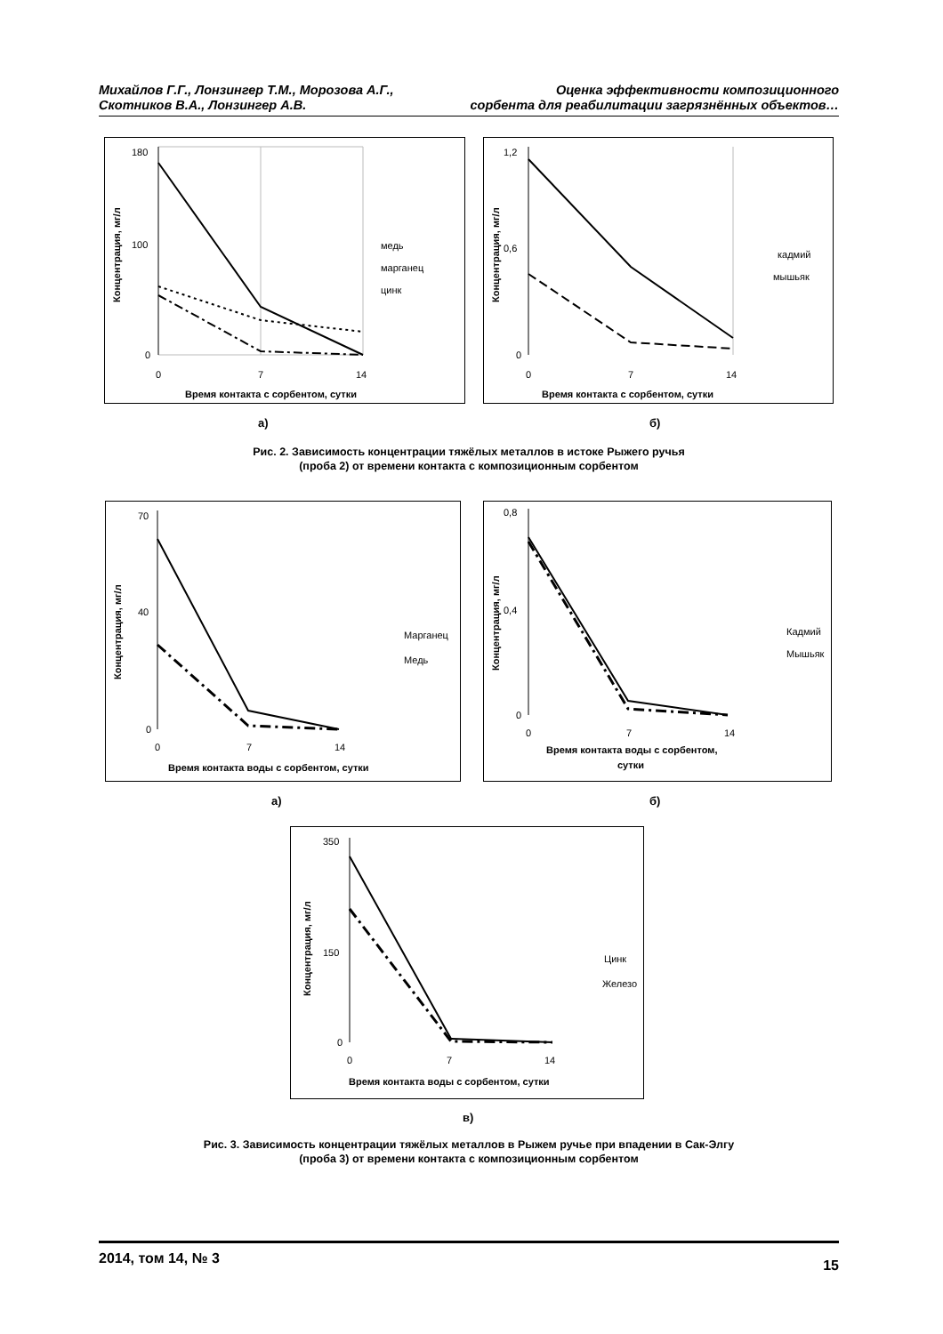Михайлов Г.Г., Лонзингер Т.М., Морозова А.Г.,
Скотников В.А., Лонзингер А.В.
Оценка эффективности композиционного
сорбента для реабилитации загрязнённых объектов…
180
100
0
0
7
14
медь
марганец
цинк
Время контакта с сорбентом, сутки
Концентрация, мг/л
1,2
0,6
0
0
7
14
кадмий
мышьяк
Время контакта с сорбентом, сутки
Концентрация, мг/л
а) б)
Рис. 2. Зависимость концентрации тяжёлых металлов в истоке Рыжего ручья
(проба 2) от времени контакта с композиционным сорбентом
70
40
0
0
7
14
Марганец
Медь
Время контакта воды с сорбентом, сутки
Концентрация, мг/л
0,8
0,4
0
0
7
14
Кадмий
Мышьяк
Время контакта воды с сорбентом,
сутки
Концентрация, мг/л
а) б)
350
150
0
0
7
14
Цинк
Железо
Время контакта воды с сорбентом, сутки
Концентрация, мг/л
в)
Рис. 3. Зависимость концентрации тяжёлых металлов в Рыжем ручье при впадении в Сак-Элгу
(проба 3) от времени контакта с композиционным сорбентом
2014, том 14, № 3
15